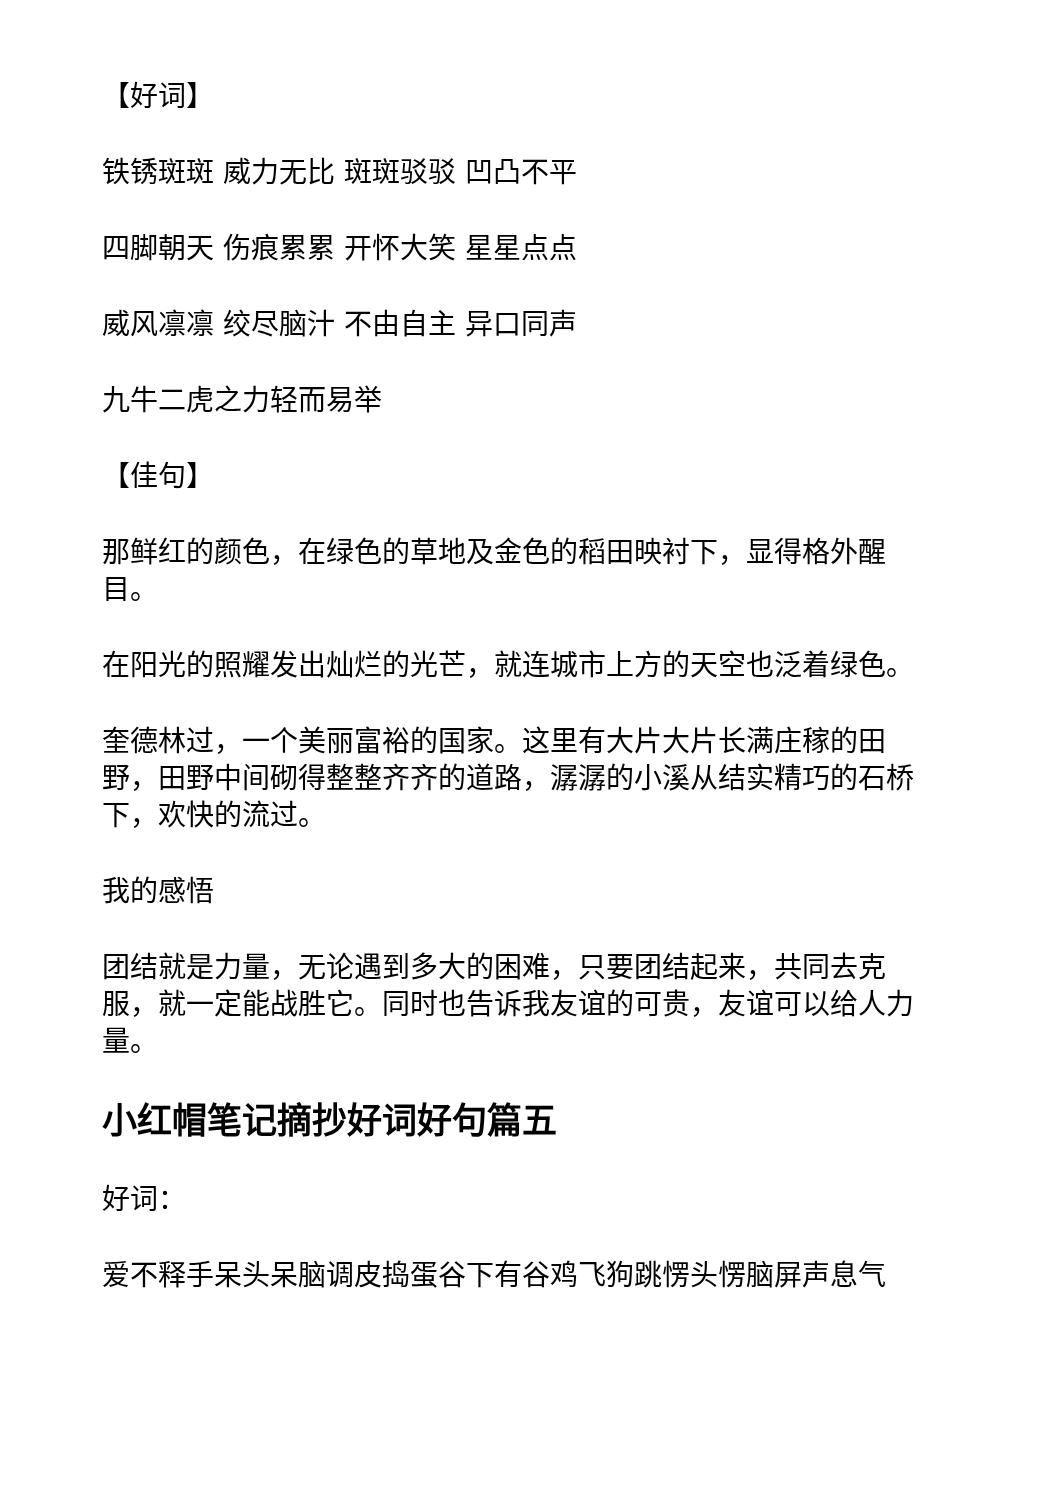【好词】
铁锈斑斑 威力无比 斑斑驳驳 凹凸不平
四脚朝天 伤痕累累 开怀大笑 星星点点
威风凛凛 绞尽脑汁 不由自主 异口同声
九牛二虎之力轻而易举
【佳句】
那鲜红的颜色，在绿色的草地及金色的稻田映衬下，显得格外醒目。
在阳光的照耀发出灿烂的光芒，就连城市上方的天空也泛着绿色。
奎德林过，一个美丽富裕的国家。这里有大片大片长满庄稼的田野，田野中间砌得整整齐齐的道路，潺潺的小溪从结实精巧的石桥下，欢快的流过。
我的感悟
团结就是力量，无论遇到多大的困难，只要团结起来，共同去克服，就一定能战胜它。同时也告诉我友谊的可贵，友谊可以给人力量。
小红帽笔记摘抄好词好句篇五
好词：
爱不释手呆头呆脑调皮捣蛋谷下有谷鸡飞狗跳愣头愣脑屏声息气